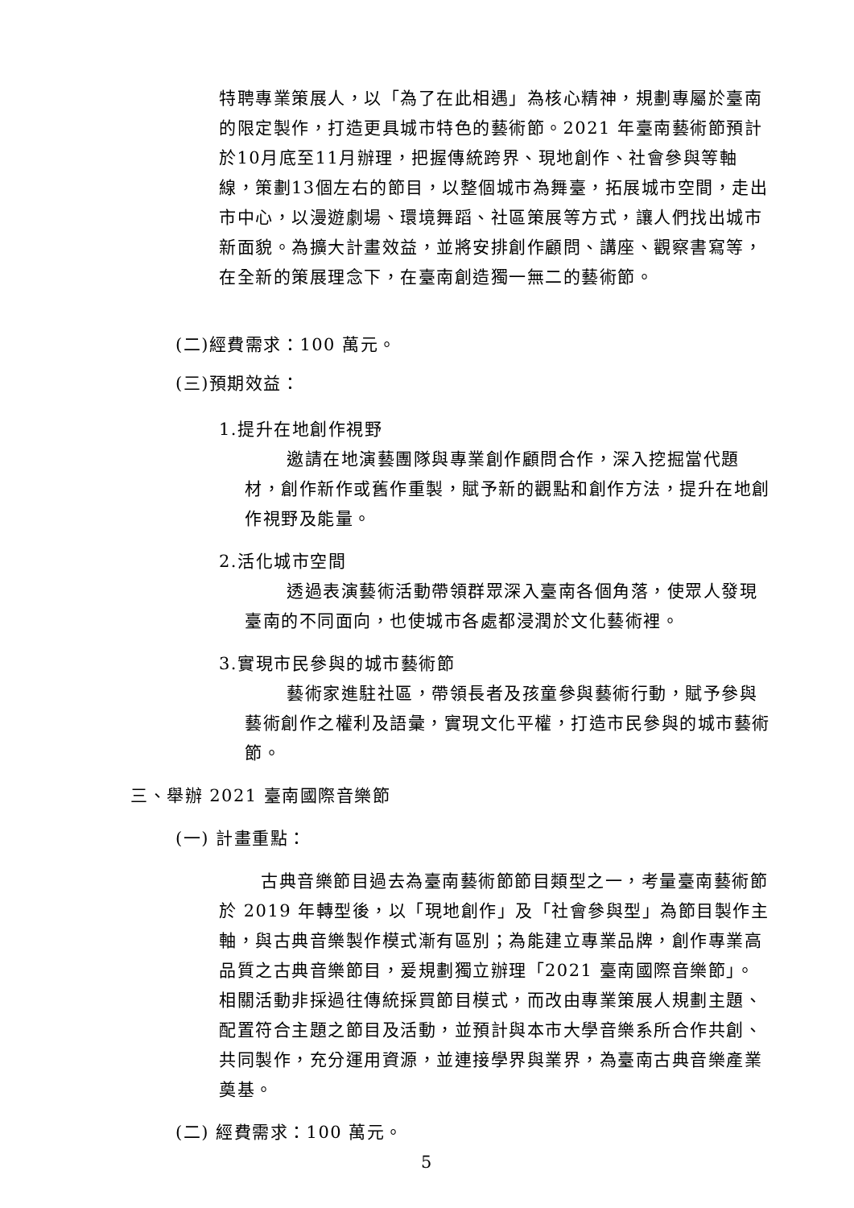特聘專業策展人，以「為了在此相遇」為核心精神，規劃專屬於臺南的限定製作，打造更具城市特色的藝術節。2021 年臺南藝術節預計於10月底至11月辦理，把握傳統跨界、現地創作、社會參與等軸線，策劃13個左右的節目，以整個城市為舞臺，拓展城市空間，走出市中心，以漫遊劇場、環境舞蹈、社區策展等方式，讓人們找出城市新面貌。為擴大計畫效益，並將安排創作顧問、講座、觀察書寫等，在全新的策展理念下，在臺南創造獨一無二的藝術節。
(二)經費需求：100 萬元。
(三)預期效益：
1.提升在地創作視野
邀請在地演藝團隊與專業創作顧問合作，深入挖掘當代題材，創作新作或舊作重製，賦予新的觀點和創作方法，提升在地創作視野及能量。
2.活化城市空間
透過表演藝術活動帶領群眾深入臺南各個角落，使眾人發現臺南的不同面向，也使城市各處都浸潤於文化藝術裡。
3.實現市民參與的城市藝術節
藝術家進駐社區，帶領長者及孩童參與藝術行動，賦予參與藝術創作之權利及語彙，實現文化平權，打造市民參與的城市藝術節。
三、舉辦 2021 臺南國際音樂節
(一) 計畫重點：
古典音樂節目過去為臺南藝術節節目類型之一，考量臺南藝術節於 2019 年轉型後，以「現地創作」及「社會參與型」為節目製作主軸，與古典音樂製作模式漸有區別；為能建立專業品牌，創作專業高品質之古典音樂節目，爰規劃獨立辦理「2021 臺南國際音樂節」。相關活動非採過往傳統採買節目模式，而改由專業策展人規劃主題、配置符合主題之節目及活動，並預計與本市大學音樂系所合作共創、共同製作，充分運用資源，並連接學界與業界，為臺南古典音樂產業奠基。
(二) 經費需求：100 萬元。
5